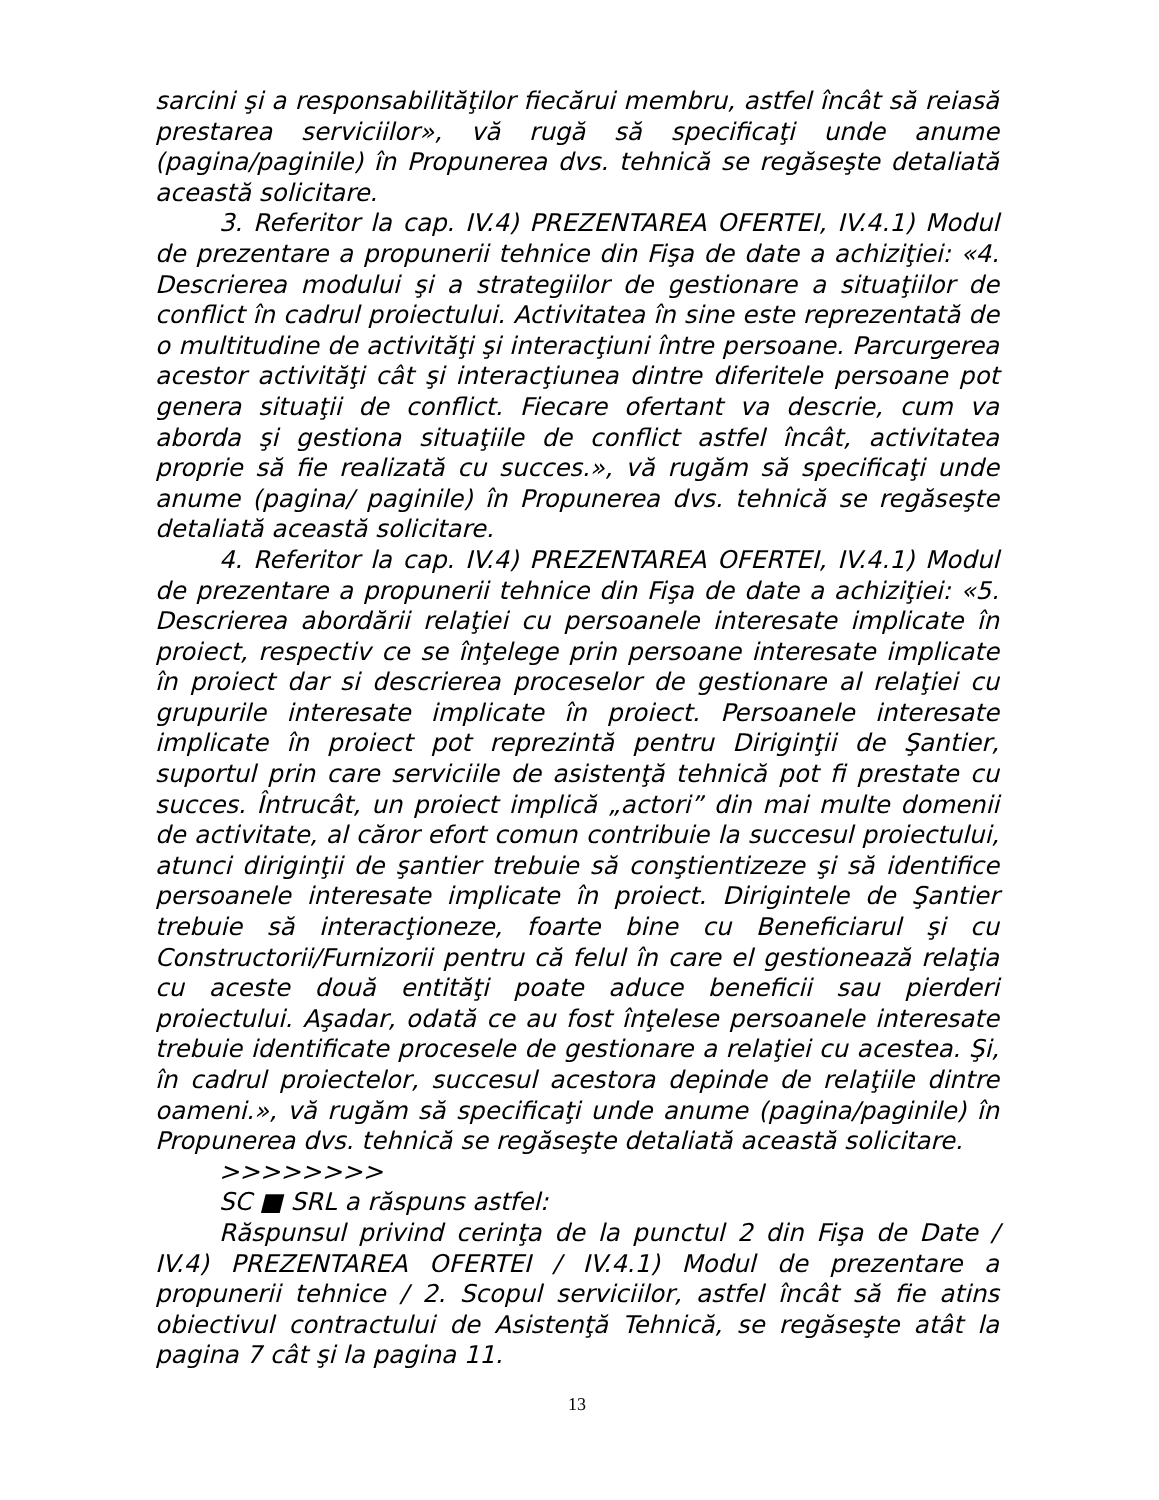sarcini şi a responsabilităţilor fiecărui membru, astfel încât să reiasă prestarea serviciilor», vă rugă să specificaţi unde anume (pagina/paginile) în Propunerea dvs. tehnică se regăseşte detaliată această solicitare.
3. Referitor la cap. IV.4) PREZENTAREA OFERTEI, IV.4.1) Modul de prezentare a propunerii tehnice din Fişa de date a achiziţiei: «4. Descrierea modului şi a strategiilor de gestionare a situaţiilor de conflict în cadrul proiectului. Activitatea în sine este reprezentată de o multitudine de activităţi şi interacţiuni între persoane. Parcurgerea acestor activităţi cât şi interacţiunea dintre diferitele persoane pot genera situaţii de conflict. Fiecare ofertant va descrie, cum va aborda şi gestiona situaţiile de conflict astfel încât, activitatea proprie să fie realizată cu succes.», vă rugăm să specificaţi unde anume (pagina/ paginile) în Propunerea dvs. tehnică se regăseşte detaliată această solicitare.
4. Referitor la cap. IV.4) PREZENTAREA OFERTEI, IV.4.1) Modul de prezentare a propunerii tehnice din Fişa de date a achiziţiei: «5. Descrierea abordării relaţiei cu persoanele interesate implicate în proiect, respectiv ce se înţelege prin persoane interesate implicate în proiect dar si descrierea proceselor de gestionare al relaţiei cu grupurile interesate implicate în proiect. Persoanele interesate implicate în proiect pot reprezintă pentru Diriginţii de Şantier, suportul prin care serviciile de asistenţă tehnică pot fi prestate cu succes. Întrucât, un proiect implică „actori” din mai multe domenii de activitate, al căror efort comun contribuie la succesul proiectului, atunci diriginţii de şantier trebuie să conştientizeze şi să identifice persoanele interesate implicate în proiect. Dirigintele de Şantier trebuie să interacţioneze, foarte bine cu Beneficiarul şi cu Constructorii/Furnizorii pentru că felul în care el gestionează relaţia cu aceste două entităţi poate aduce beneficii sau pierderi proiectului. Aşadar, odată ce au fost înţelese persoanele interesate trebuie identificate procesele de gestionare a relaţiei cu acestea. Şi, în cadrul proiectelor, succesul acestora depinde de relaţiile dintre oameni.», vă rugăm să specificaţi unde anume (pagina/paginile) în Propunerea dvs. tehnică se regăseşte detaliată această solicitare.
>>>>>>>>
SC ■ SRL a răspuns astfel:
Răspunsul privind cerinţa de la punctul 2 din Fişa de Date / IV.4) PREZENTAREA OFERTEI / IV.4.1) Modul de prezentare a propunerii tehnice / 2. Scopul serviciilor, astfel încât să fie atins obiectivul contractului de Asistenţă Tehnică, se regăseşte atât la pagina 7 cât şi la pagina 11.
13